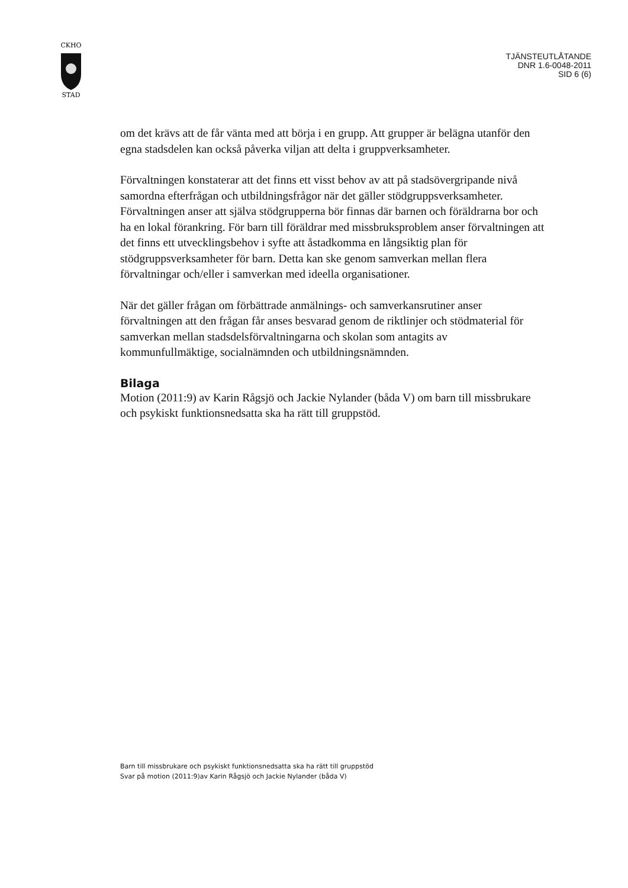CKHO
STAD
TJÄNSTEUTLÅTANDE
DNR 1.6-0048-2011
SID 6 (6)
om det krävs att de får vänta med att börja i en grupp. Att grupper är belägna utanför den egna stadsdelen kan också påverka viljan att delta i gruppverksamheter.
Förvaltningen konstaterar att det finns ett visst behov av att på stadsövergripande nivå samordna efterfrågan och utbildningsfrågor när det gäller stödgruppsverksamheter. Förvaltningen anser att själva stödgrupperna bör finnas där barnen och föräldrarna bor och ha en lokal förankring. För barn till föräldrar med missbruksproblem anser förvaltningen att det finns ett utvecklingsbehov i syfte att åstadkomma en långsiktig plan för stödgruppsverksamheter för barn. Detta kan ske genom samverkan mellan flera förvaltningar och/eller i samverkan med ideella organisationer.
När det gäller frågan om förbättrade anmälnings- och samverkansrutiner anser förvaltningen att den frågan får anses besvarad genom de riktlinjer och stödmaterial för samverkan mellan stadsdelsförvaltningarna och skolan som antagits av kommunfullmäktige, socialnämnden och utbildningsnämnden.
Bilaga
Motion (2011:9) av Karin Rågsjö och Jackie Nylander (båda V) om barn till missbrukare och psykiskt funktionsnedsatta ska ha rätt till gruppstöd.
Barn till missbrukare och psykiskt funktionsnedsatta ska ha rätt till gruppstöd
Svar på motion (2011:9)av Karin Rågsjö och Jackie Nylander (båda V)